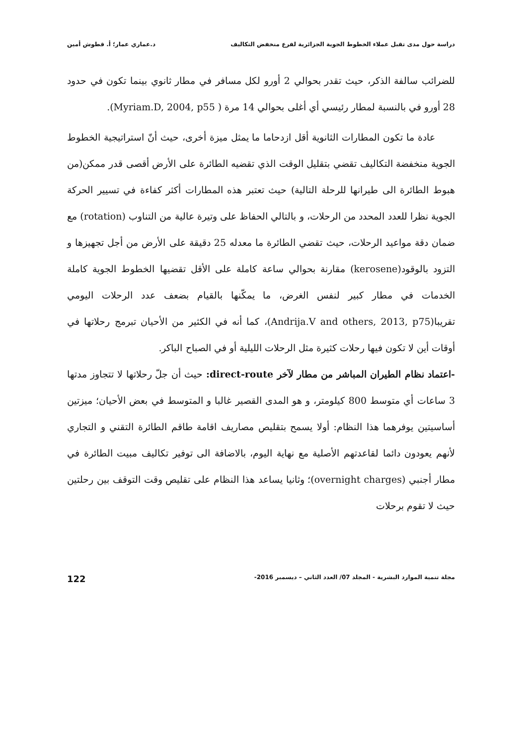دراسة حول مدى تقبل عملاء الخطوط الجوية الجزائرية لفرع منخفض التكاليف د.عماري عمار؛ أ. قطوش أمين
للضرائب سالفة الذكر، حيث تقدر بحوالي 2 أورو لكل مسافر في مطار ثانوي بينما تكون في حدود 28 أورو في بالنسبة لمطار رئيسي أي أغلى بحوالي 14 مرة ( Myriam.D, 2004, p55).
عادة ما تكون المطارات الثانوية أقل ازدحاما ما يمثل ميزة أخرى، حيث أنّ استراتيجية الخطوط الجوية منخفضة التكاليف تقضي بتقليل الوقت الذي تقضيه الطائرة على الأرض أقصى قدر ممكن(من هبوط الطائرة الى طيرانها للرحلة التالية) حيث تعتبر هذه المطارات أكثر كفاءة في تسيير الحركة الجوية نظرا للعدد المحدد من الرحلات، و بالتالي الحفاظ على وتيرة عالية من التناوب (rotation) مع ضمان دقة مواعيد الرحلات، حيث تقضي الطائرة ما معدله 25 دقيقة على الأرض من أجل تجهيزها و التزود بالوقود(kerosene) مقارنة بحوالي ساعة كاملة على الأقل تقضيها الخطوط الجوية كاملة الخدمات في مطار كبير لنفس الغرض، ما يمكّنها بالقيام بضعف عدد الرحلات اليومي تقريبا(Andrija.V and others, 2013, p75)، كما أنه في الكثير من الأحيان تبرمج رحلاتها في أوقات أين لا تكون فيها رحلات كثيرة مثل الرحلات الليلية أو في الصباح الباكر.
-اعتماد نظام الطيران المباشر من مطار لآخر direct-route: حيث أن جلّ رحلاتها لا تتجاوز مدتها 3 ساعات أي متوسط 800 كيلومتر، و هو المدى القصير غالبا و المتوسط في بعض الأحيان؛ ميزتين أساسيتين يوفرهما هذا النظام: أولا يسمح بتقليص مصاريف اقامة طاقم الطائرة التقني و التجاري لأنهم يعودون دائما لقاعدتهم الأصلية مع نهاية اليوم، بالاضافة الى توفير تكاليف مبيت الطائرة في مطار أجنبي (overnight charges)؛ وثانيا يساعد هذا النظام على تقليص وقت التوقف بين رحلتين حيث لا تقوم برحلات
مجلة تنمية الموارد البشرية - المجلد 07/ العدد الثاني – ديسمبر 2016- 122